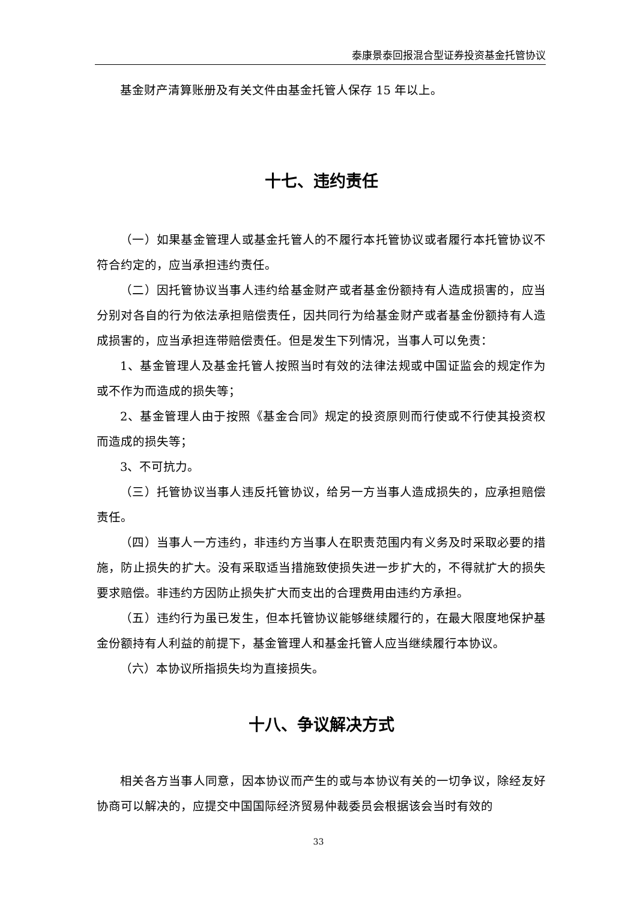泰康景泰回报混合型证券投资基金托管协议
基金财产清算账册及有关文件由基金托管人保存 15 年以上。
十七、违约责任
（一）如果基金管理人或基金托管人的不履行本托管协议或者履行本托管协议不符合约定的，应当承担违约责任。
（二）因托管协议当事人违约给基金财产或者基金份额持有人造成损害的，应当分别对各自的行为依法承担赔偿责任，因共同行为给基金财产或者基金份额持有人造成损害的，应当承担连带赔偿责任。但是发生下列情况，当事人可以免责：
1、基金管理人及基金托管人按照当时有效的法律法规或中国证监会的规定作为或不作为而造成的损失等；
2、基金管理人由于按照《基金合同》规定的投资原则而行使或不行使其投资权而造成的损失等；
3、不可抗力。
（三）托管协议当事人违反托管协议，给另一方当事人造成损失的，应承担赔偿责任。
（四）当事人一方违约，非违约方当事人在职责范围内有义务及时采取必要的措施，防止损失的扩大。没有采取适当措施致使损失进一步扩大的，不得就扩大的损失要求赔偿。非违约方因防止损失扩大而支出的合理费用由违约方承担。
（五）违约行为虽已发生，但本托管协议能够继续履行的，在最大限度地保护基金份额持有人利益的前提下，基金管理人和基金托管人应当继续履行本协议。
（六）本协议所指损失均为直接损失。
十八、争议解决方式
相关各方当事人同意，因本协议而产生的或与本协议有关的一切争议，除经友好协商可以解决的，应提交中国国际经济贸易仲裁委员会根据该会当时有效的
33